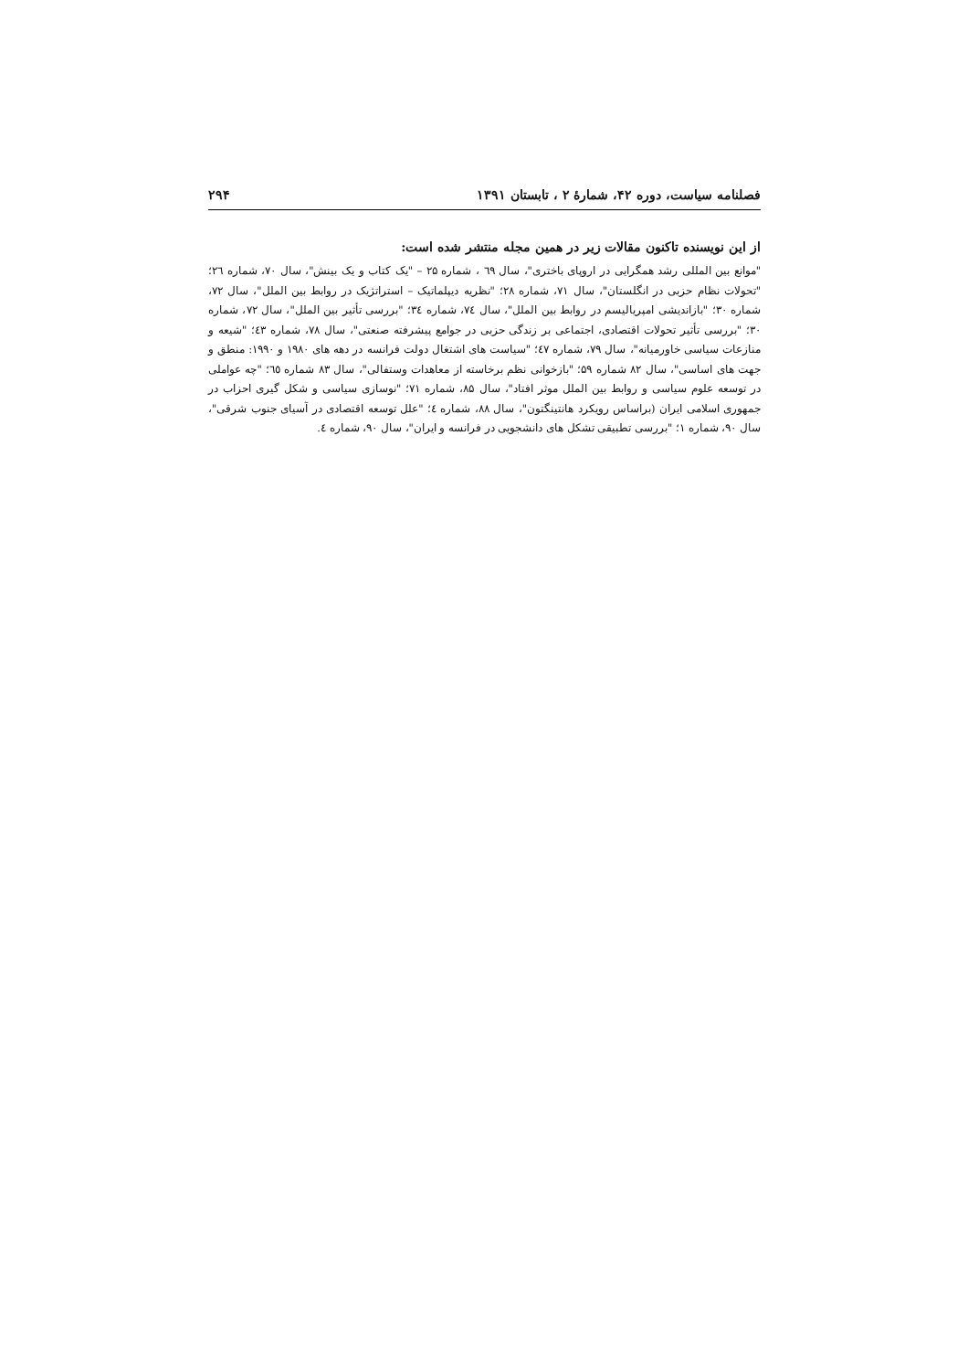فصلنامه سیاست، دوره ۴۲، شمارۀ ۲ ، تابستان ۱۳۹۱ ۲۹۴
از این نویسنده تاکنون مقالات زیر در همین مجله منتشر شده است:
"موانع بین المللی رشد همگرایی در اروپای باختری"، سال ٦٩ ، شماره ۲۵ – "یک کتاب و یک بینش"، سال ۷۰، شماره ۲٦؛ "تحولات نظام حزبی در انگلستان"، سال ۷۱، شماره ۲۸؛ "نظریه دیپلماتیک – استراتژیک در روابط بین الملل"، سال ۷۲، شماره ۳۰؛ "بازاندیشی امپریالیسم در روابط بین الملل"، سال ۷٤، شماره ۳٤؛ "بررسی تأثیر بین الملل"، سال ۷۲، شماره ۳۰؛ "بررسی تأثیر تحولات اقتصادی، اجتماعی بر زندگی حزبی در جوامع پیشرفته صنعتی"، سال ۷۸، شماره ٤۳؛ "شیعه و منازعات سیاسی خاورمیانه"، سال ۷۹، شماره ٤۷؛ "سیاست های اشتغال دولت فرانسه در دهه های ۱۹۸۰ و ۱۹۹۰: منطق و جهت های اساسی"، سال ۸۲ شماره ۵۹؛ "بازخوانی نظم برخاسته از معاهدات وستفالی"، سال ۸۳ شماره ٦٥؛ "چه عواملی در توسعه علوم سیاسی و روابط بین الملل موثر افتاد"، سال ۸۵، شماره ۷۱؛ "نوسازی سیاسی و شکل گیری احزاب در جمهوری اسلامی ایران (براساس رویکرد هانتینگتون"، سال ۸۸، شماره ٤؛ "علل توسعه اقتصادی در آسیای جنوب شرقی"، سال ۹۰، شماره ۱؛ "بررسی تطبیقی تشکل های دانشجویی در فرانسه و ایران"، سال ۹۰، شماره ٤.